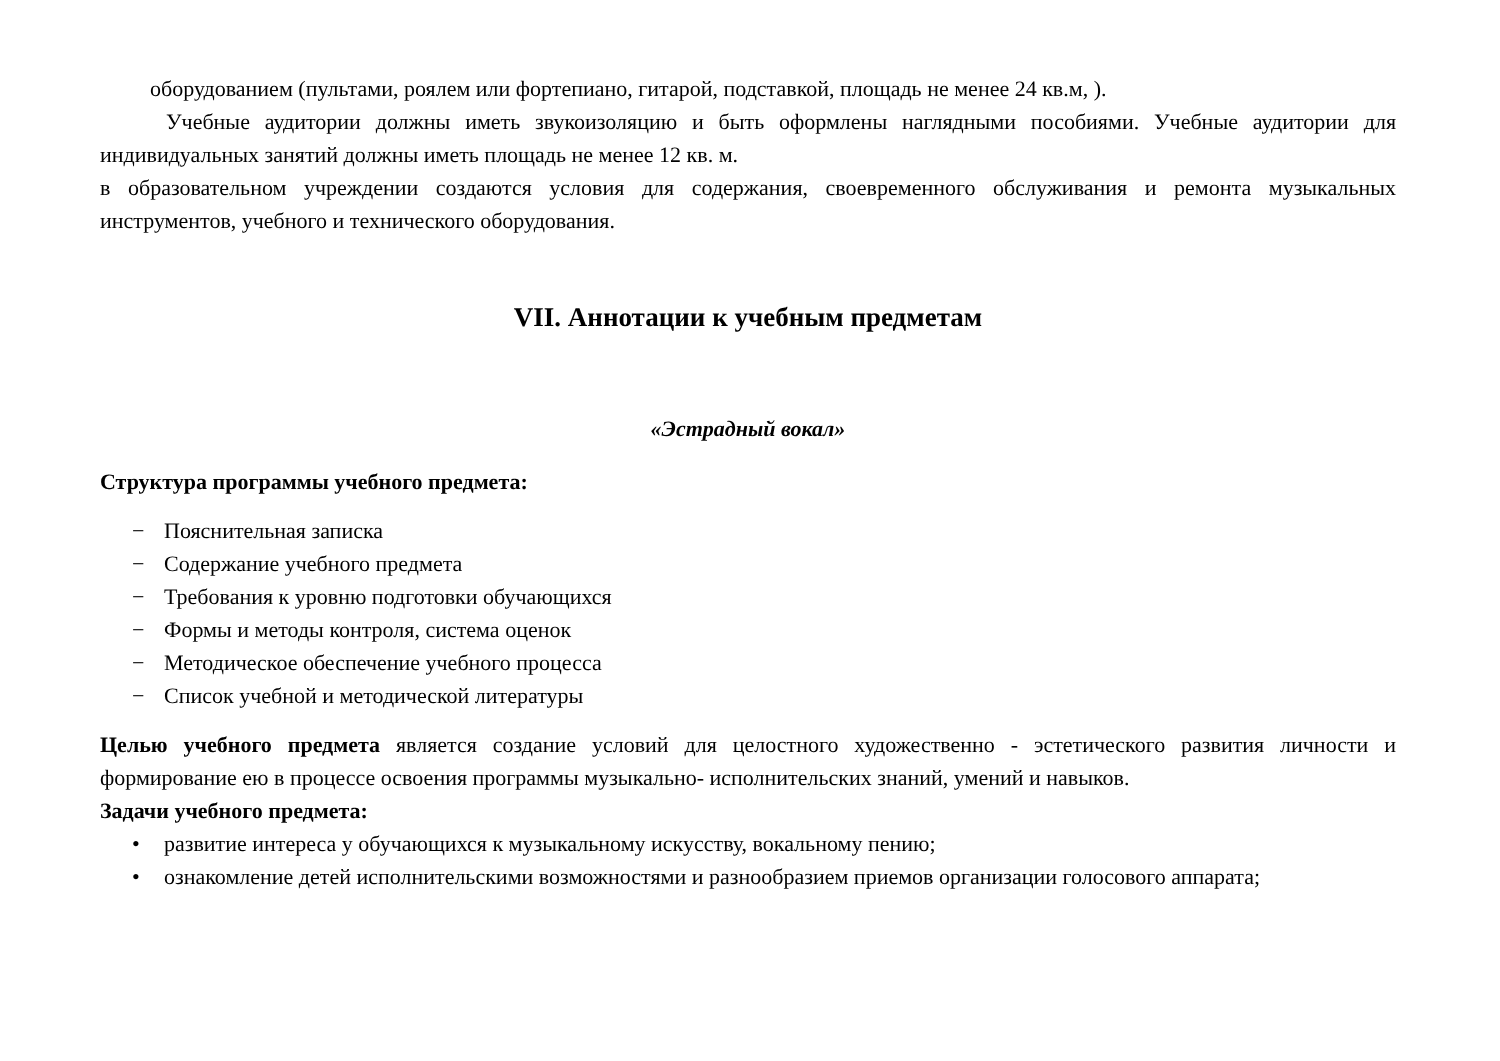оборудованием (пультами, роялем или фортепиано, гитарой, подставкой, площадь не менее 24 кв.м, ).
Учебные аудитории должны иметь звукоизоляцию и быть оформлены наглядными пособиями. Учебные аудитории для индивидуальных занятий должны иметь площадь не менее 12 кв. м.
в образовательном учреждении создаются условия для содержания, своевременного обслуживания и ремонта музыкальных инструментов, учебного и технического оборудования.
VII. Аннотации к учебным предметам
«Эстрадный вокал»
Структура программы учебного предмета:
− Пояснительная записка
− Содержание учебного предмета
− Требования к уровню подготовки обучающихся
− Формы и методы контроля, система оценок
− Методическое обеспечение учебного процесса
− Список учебной и методической литературы
Целью учебного предмета является создание условий для целостного художественно - эстетического развития личности и формирование ею в процессе освоения программы музыкально- исполнительских знаний, умений и навыков.
Задачи учебного предмета:
• развитие интереса у обучающихся к музыкальному искусству, вокальному пению;
• ознакомление детей исполнительскими возможностями и разнообразием приемов организации голосового аппарата;